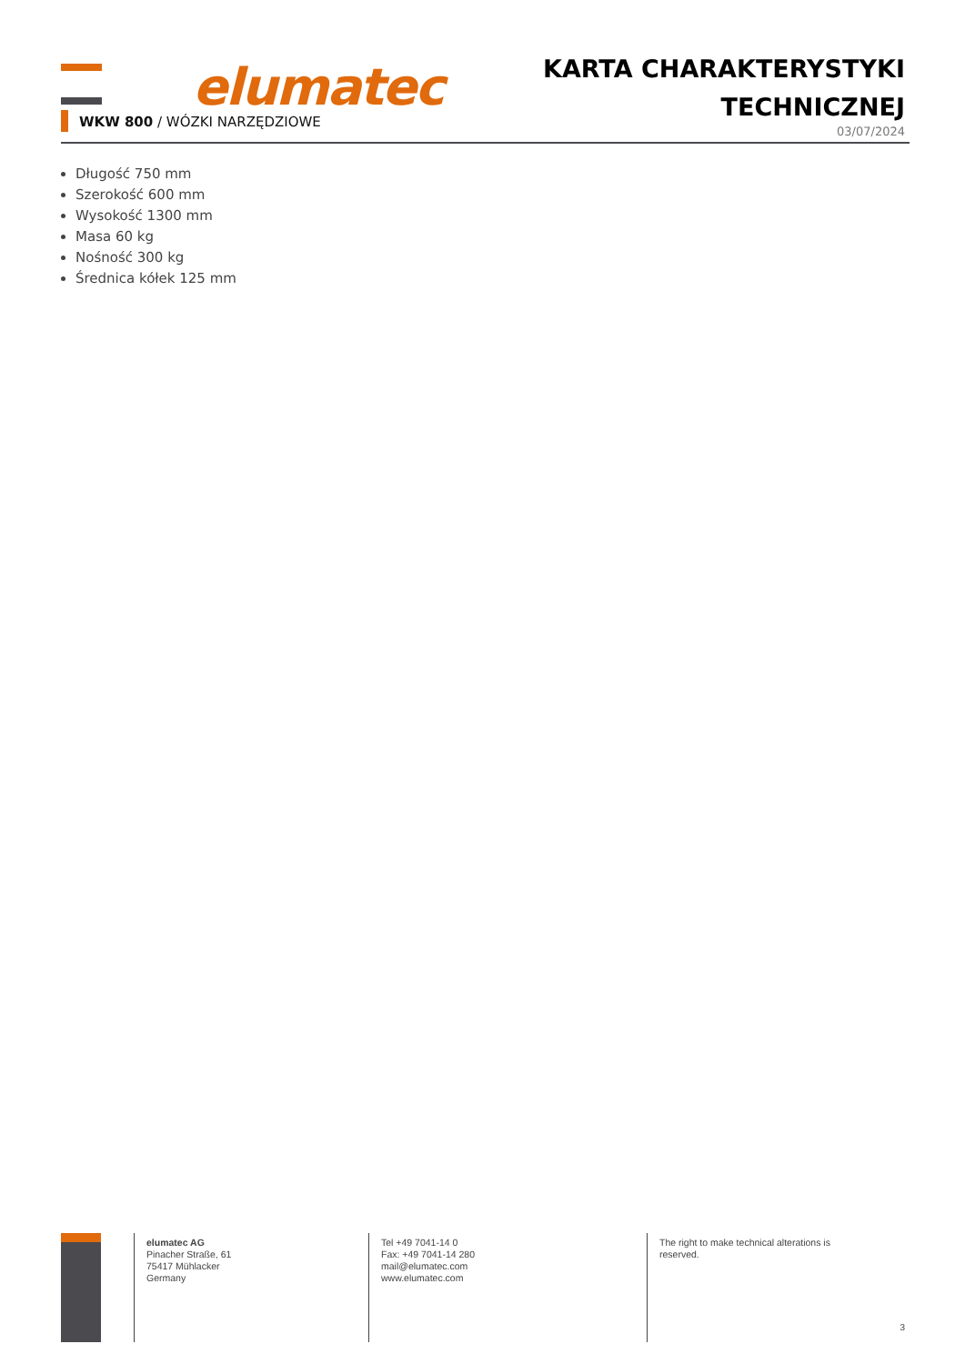elumatec
WKW 800 / WÓZKI NARZĘDZIOWE
KARTA CHARAKTERYSTYKI
TECHNICZNEJ
03/07/2024
Długość 750 mm
Szerokość 600 mm
Wysokość 1300 mm
Masa 60 kg
Nośność 300 kg
Średnica kółek 125 mm
elumatec AG
Pinacher Straße, 61
75417 Mühlacker
Germany
Tel +49 7041-14 0
Fax: +49 7041-14 280
mail@elumatec.com
www.elumatec.com
The right to make technical alterations is reserved.
3